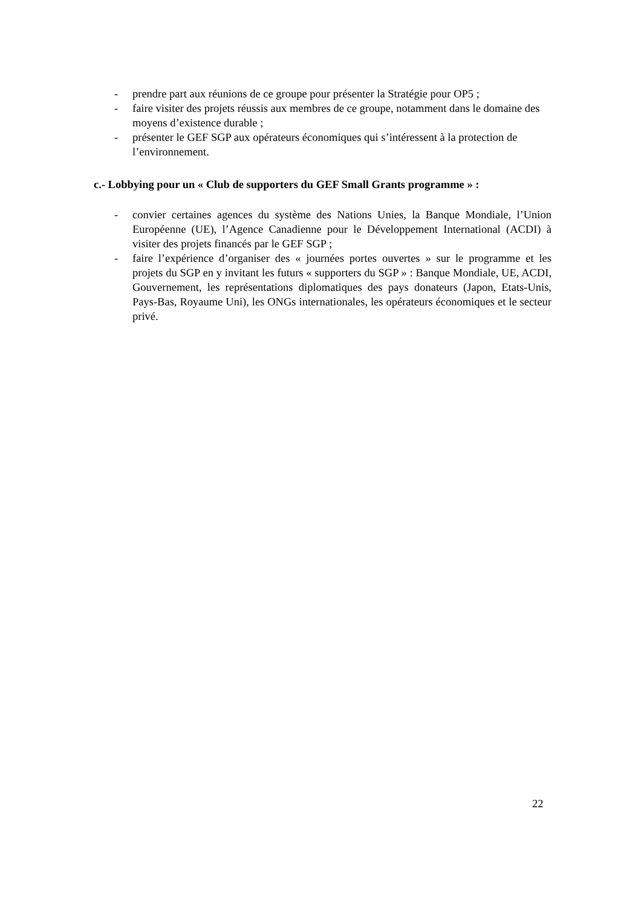- prendre part aux réunions de ce groupe pour présenter la Stratégie pour OP5 ;
- faire visiter des projets réussis aux membres de ce groupe, notamment dans le domaine des moyens d’existence durable ;
- présenter le GEF SGP aux opérateurs économiques qui s’intéressent à la protection de l’environnement.
c.- Lobbying pour un « Club de supporters du GEF Small Grants programme » :
- convier certaines agences du système des Nations Unies, la Banque Mondiale, l’Union Européenne (UE), l’Agence Canadienne pour le Développement International (ACDI) à visiter des projets financés par le GEF SGP ;
- faire l’expérience d’organiser des « journées portes ouvertes » sur le programme et les projets du SGP en y invitant les futurs « supporters du SGP » : Banque Mondiale, UE, ACDI, Gouvernement, les représentations diplomatiques des pays donateurs (Japon, Etats-Unis, Pays-Bas, Royaume Uni), les ONGs internationales, les opérateurs économiques et le secteur privé.
22